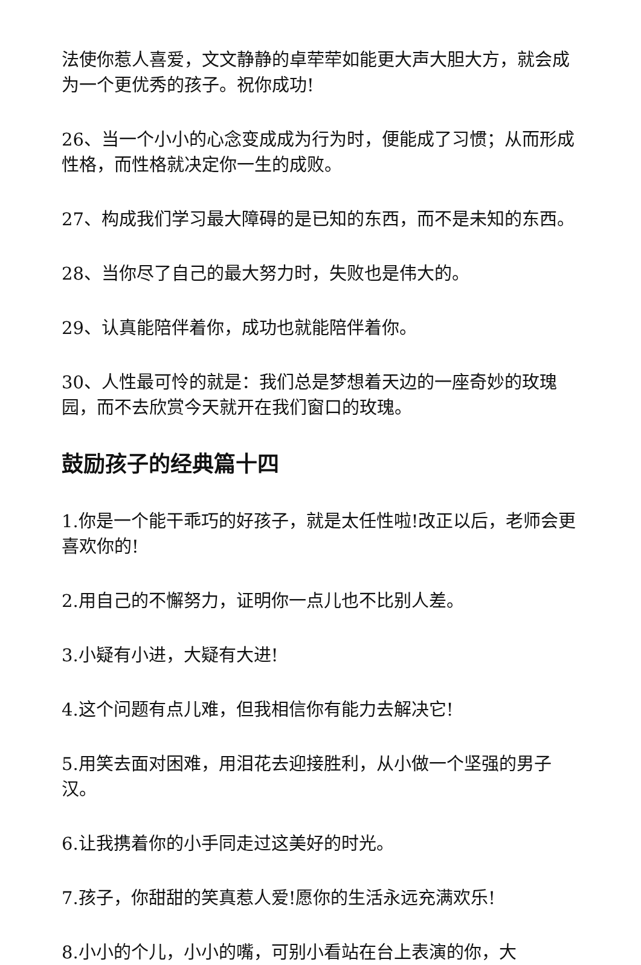法使你惹人喜爱，文文静静的卓荦荦如能更大声大胆大方，就会成为一个更优秀的孩子。祝你成功!
26、当一个小小的心念变成成为行为时，便能成了习惯；从而形成性格，而性格就决定你一生的成败。
27、构成我们学习最大障碍的是已知的东西，而不是未知的东西。
28、当你尽了自己的最大努力时，失败也是伟大的。
29、认真能陪伴着你，成功也就能陪伴着你。
30、人性最可怜的就是：我们总是梦想着天边的一座奇妙的玫瑰园，而不去欣赏今天就开在我们窗口的玫瑰。
鼓励孩子的经典篇十四
1.你是一个能干乖巧的好孩子，就是太任性啦!改正以后，老师会更喜欢你的!
2.用自己的不懈努力，证明你一点儿也不比别人差。
3.小疑有小进，大疑有大进!
4.这个问题有点儿难，但我相信你有能力去解决它!
5.用笑去面对困难，用泪花去迎接胜利，从小做一个坚强的男子汉。
6.让我携着你的小手同走过这美好的时光。
7.孩子，你甜甜的笑真惹人爱!愿你的生活永远充满欢乐!
8.小小的个儿，小小的嘴，可别小看站在台上表演的你，大